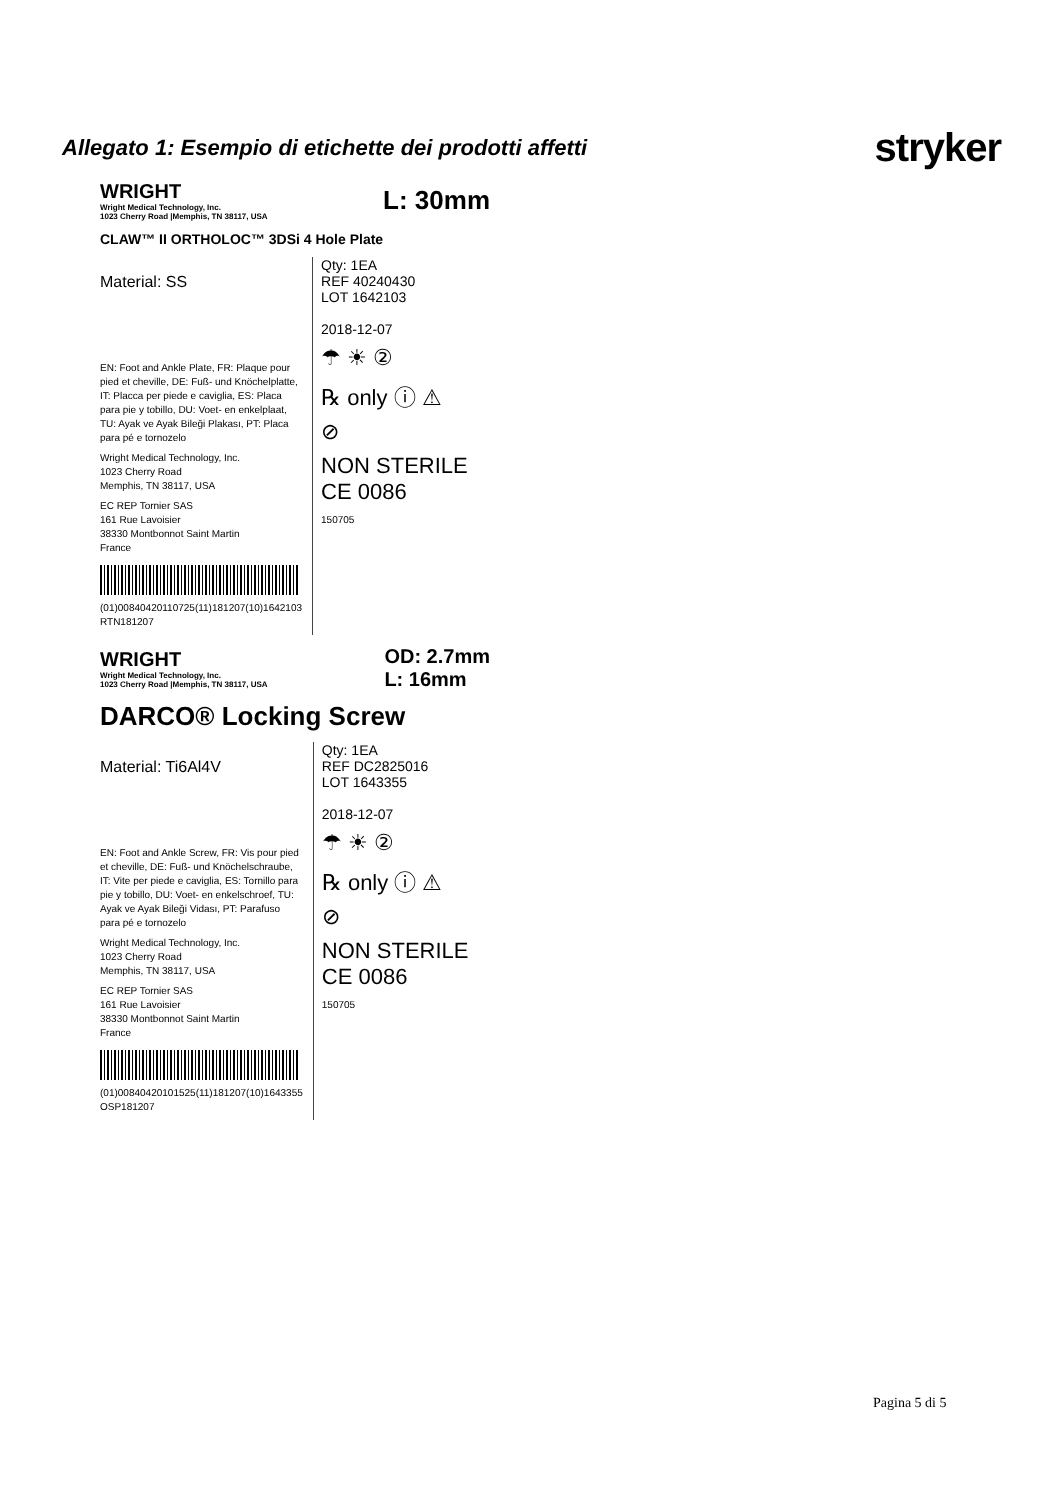Allegato 1: Esempio di etichette dei prodotti affetti
stryker
WRIGHT
Wright Medical Technology, Inc.
1023 Cherry Road |Memphis, TN 38117, USA
L: 30mm
CLAW™ II ORTHOLOC™ 3DSi 4 Hole Plate
Material: SS
EN: Foot and Ankle Plate, FR: Plaque pour pied et cheville, DE: Fuß- und Knöchelplatte, IT: Placca per piede e caviglia, ES: Placa para pie y tobillo, DU: Voet- en enkelplaat, TU: Ayak ve Ayak Bileği Plakası, PT: Placa para pé e tornozelo
Wright Medical Technology, Inc.
1023 Cherry Road
Memphis, TN 38117, USA
EC REP Tornier SAS
161 Rue Lavoisier
38330 Montbonnot Saint Martin
France
(01)00840420110725(11)181207(10)1642103
RTN181207
Qty: 1EA
REF 40240430
LOT 1642103
2018-12-07
☂ ☀ ②
℞ only ⓘ ⚠
⊘
NON STERILE CE 0086
150705
WRIGHT
Wright Medical Technology, Inc.
1023 Cherry Road |Memphis, TN 38117, USA
OD: 2.7mm
L: 16mm
DARCO® Locking Screw
Material: Ti6Al4V
EN: Foot and Ankle Screw, FR: Vis pour pied et cheville, DE: Fuß- und Knöchelschraube, IT: Vite per piede e caviglia, ES: Tornillo para pie y tobillo, DU: Voet- en enkelschroef, TU: Ayak ve Ayak Bileği Vidası, PT: Parafuso para pé e tornozelo
Wright Medical Technology, Inc.
1023 Cherry Road
Memphis, TN 38117, USA
EC REP Tornier SAS
161 Rue Lavoisier
38330 Montbonnot Saint Martin
France
(01)00840420101525(11)181207(10)1643355
OSP181207
Qty: 1EA
REF DC2825016
LOT 1643355
2018-12-07
☂ ☀ ②
℞ only ⓘ ⚠
⊘
NON STERILE CE 0086
150705
Pagina 5 di 5